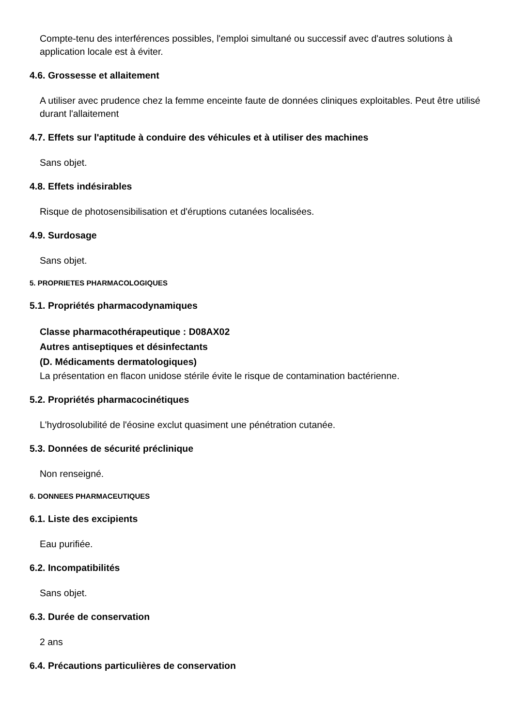Compte-tenu des interférences possibles, l'emploi simultané ou successif avec d'autres solutions à application locale est à éviter.
4.6. Grossesse et allaitement
A utiliser avec prudence chez la femme enceinte faute de données cliniques exploitables. Peut être utilisé durant l'allaitement
4.7. Effets sur l'aptitude à conduire des véhicules et à utiliser des machines
Sans objet.
4.8. Effets indésirables
Risque de photosensibilisation et d'éruptions cutanées localisées.
4.9. Surdosage
Sans objet.
5. PROPRIETES PHARMACOLOGIQUES
5.1. Propriétés pharmacodynamiques
Classe pharmacothérapeutique : D08AX02
Autres antiseptiques et désinfectants
(D. Médicaments dermatologiques)
La présentation en flacon unidose stérile évite le risque de contamination bactérienne.
5.2. Propriétés pharmacocinétiques
L'hydrosolubilité de l'éosine exclut quasiment une pénétration cutanée.
5.3. Données de sécurité préclinique
Non renseigné.
6. DONNEES PHARMACEUTIQUES
6.1. Liste des excipients
Eau purifiée.
6.2. Incompatibilités
Sans objet.
6.3. Durée de conservation
2 ans
6.4. Précautions particulières de conservation